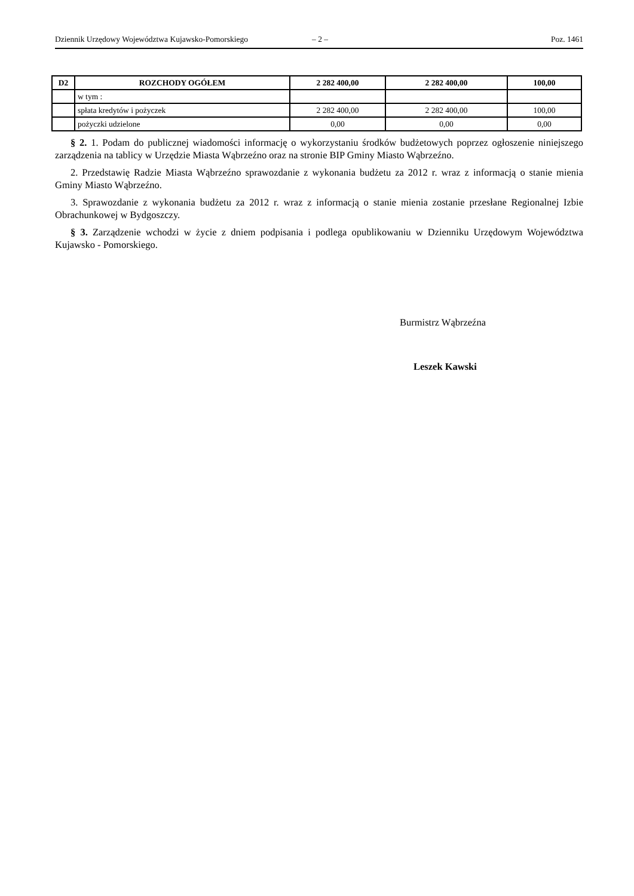Dziennik Urzędowy Województwa Kujawsko-Pomorskiego – 2 – Poz. 1461
| D2 | ROZCHODY OGÓŁEM | 2 282 400,00 | 2 282 400,00 | 100,00 |
| | w tym : | | | |
| | spłata kredytów i pożyczek | 2 282 400,00 | 2 282 400,00 | 100,00 |
| | pożyczki udzielone | 0,00 | 0,00 | 0,00 |
§ 2. 1. Podam do publicznej wiadomości informację o wykorzystaniu środków budżetowych poprzez ogłoszenie niniejszego zarządzenia na tablicy w Urzędzie Miasta Wąbrzeźno oraz na stronie BIP Gminy Miasto Wąbrzeźno.
2. Przedstawię Radzie Miasta Wąbrzeźno sprawozdanie z wykonania budżetu za 2012 r. wraz z informacją o stanie mienia Gminy Miasto Wąbrzeźno.
3. Sprawozdanie z wykonania budżetu za 2012 r. wraz z informacją o stanie mienia zostanie przesłane Regionalnej Izbie Obrachunkowej w Bydgoszczy.
§ 3. Zarządzenie wchodzi w życie z dniem podpisania i podlega opublikowaniu w Dzienniku Urzędowym Województwa Kujawsko - Pomorskiego.
Burmistrz Wąbrzeźna
Leszek Kawski